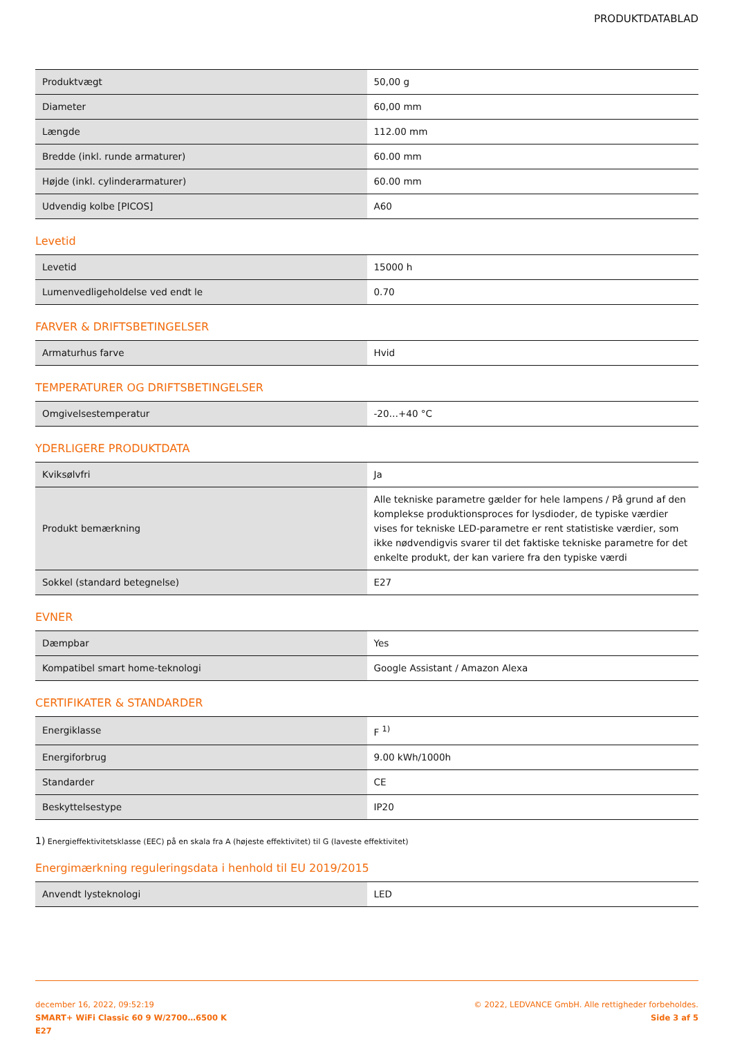PRODUKTDATABLAD
| Produktvægt | 50,00 g |
| Diameter | 60,00 mm |
| Længde | 112.00 mm |
| Bredde (inkl. runde armaturer) | 60.00 mm |
| Højde (inkl. cylinderarmaturer) | 60.00 mm |
| Udvendig kolbe [PICOS] | A60 |
Levetid
| Levetid | 15000 h |
| Lumenvedligeholdelse ved endt le | 0.70 |
FARVER & DRIFTSBETINGELSER
| Armaturhus farve | Hvid |
TEMPERATURER OG DRIFTSBETINGELSER
| Omgivelsestemperatur | -20…+40 °C |
YDERLIGERE PRODUKTDATA
| Kviksølvfri | Ja |
| Produkt bemærkning | Alle tekniske parametre gælder for hele lampens / På grund af den komplekse produktionsproces for lysdioder, de typiske værdier vises for tekniske LED-parametre er rent statistiske værdier, som ikke nødvendigvis svarer til det faktiske tekniske parametre for det enkelte produkt, der kan variere fra den typiske værdi |
| Sokkel (standard betegnelse) | E27 |
EVNER
| Dæmpbar | Yes |
| Kompatibel smart home-teknologi | Google Assistant / Amazon Alexa |
CERTIFIKATER & STANDARDER
| Energiklasse | F <sup>1)</sup> |
| Energiforbrug | 9.00 kWh/1000h |
| Standarder | CE |
| Beskyttelsestype | IP20 |
1) Energieffektivitetsklasse (EEC) på en skala fra A (højeste effektivitet) til G (laveste effektivitet)
Energimærkning reguleringsdata i henhold til EU 2019/2015
| Anvendt lysteknologi | LED |
december 16, 2022, 09:52:19
SMART+ WiFi Classic 60 9 W/2700…6500 K
E27
© 2022, LEDVANCE GmbH. Alle rettigheder forbeholdes.
Side 3 af 5